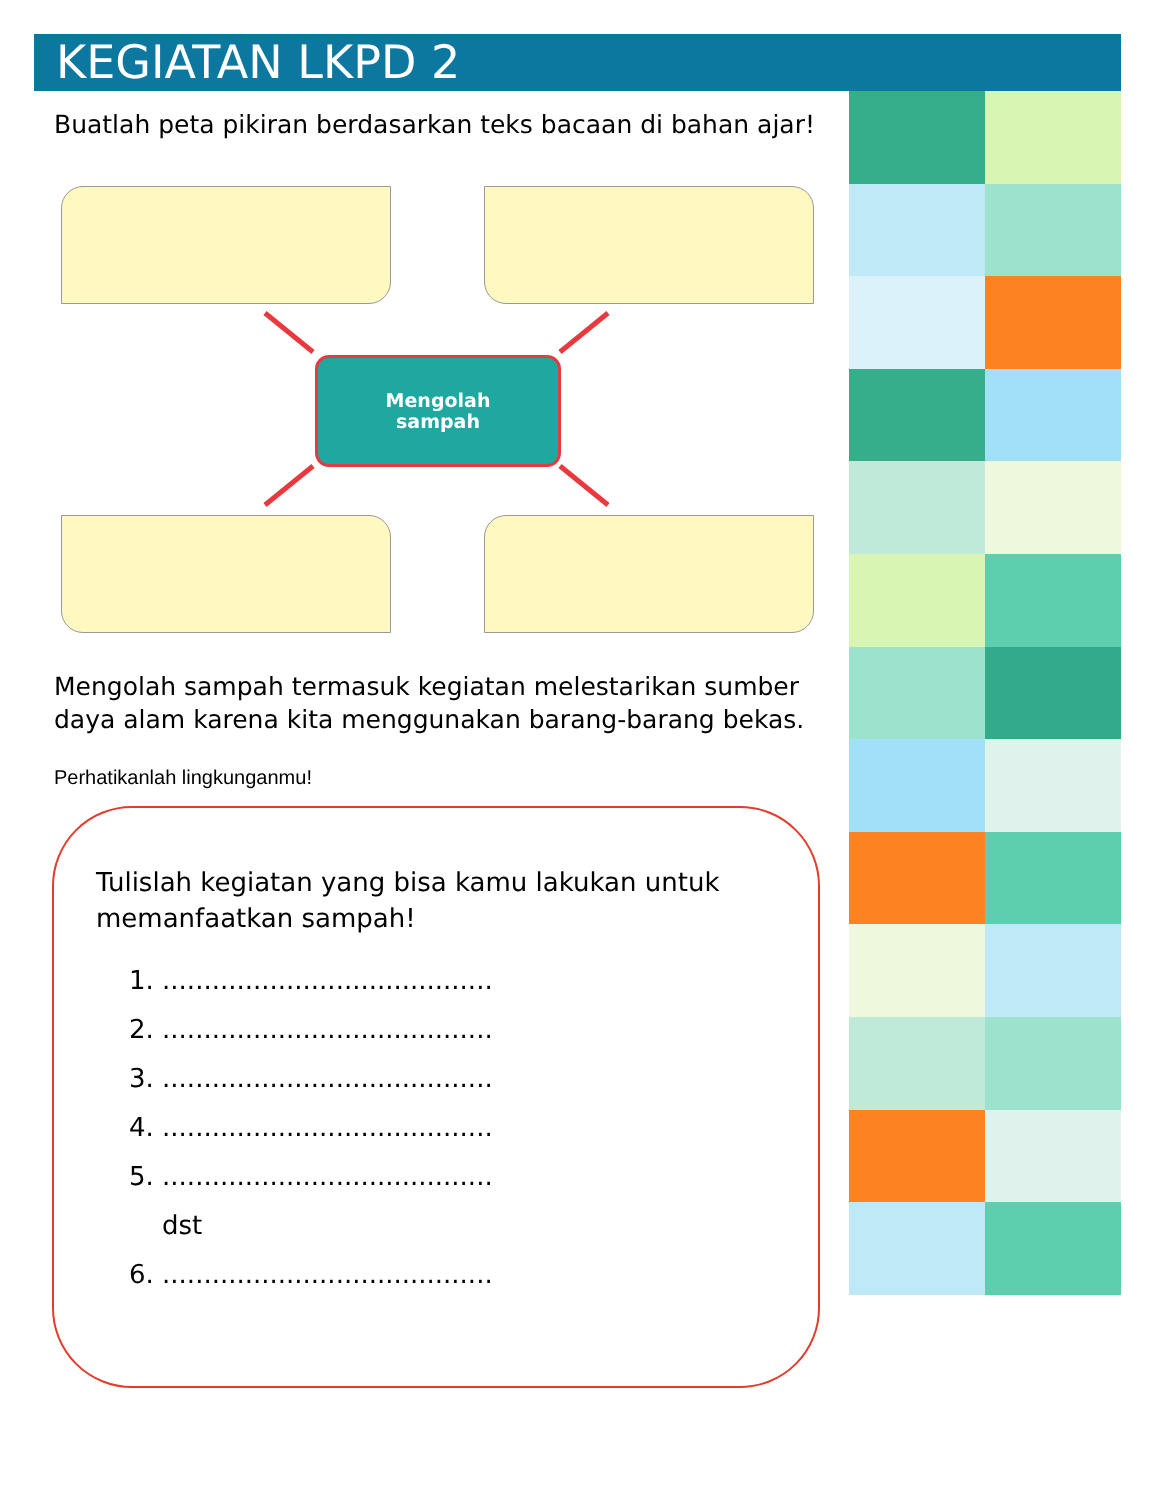KEGIATAN LKPD 2
Buatlah peta pikiran berdasarkan teks bacaan di bahan ajar!
Mengolah
sampah
Mengolah sampah termasuk kegiatan melestarikan sumber daya alam karena kita menggunakan barang-barang bekas.
Perhatikanlah lingkunganmu!
Tulislah kegiatan yang bisa kamu lakukan untuk memanfaatkan sampah!
1. ........................................
2. ........................................
3. ........................................
4. ........................................
5. ........................................
dst
6. ........................................